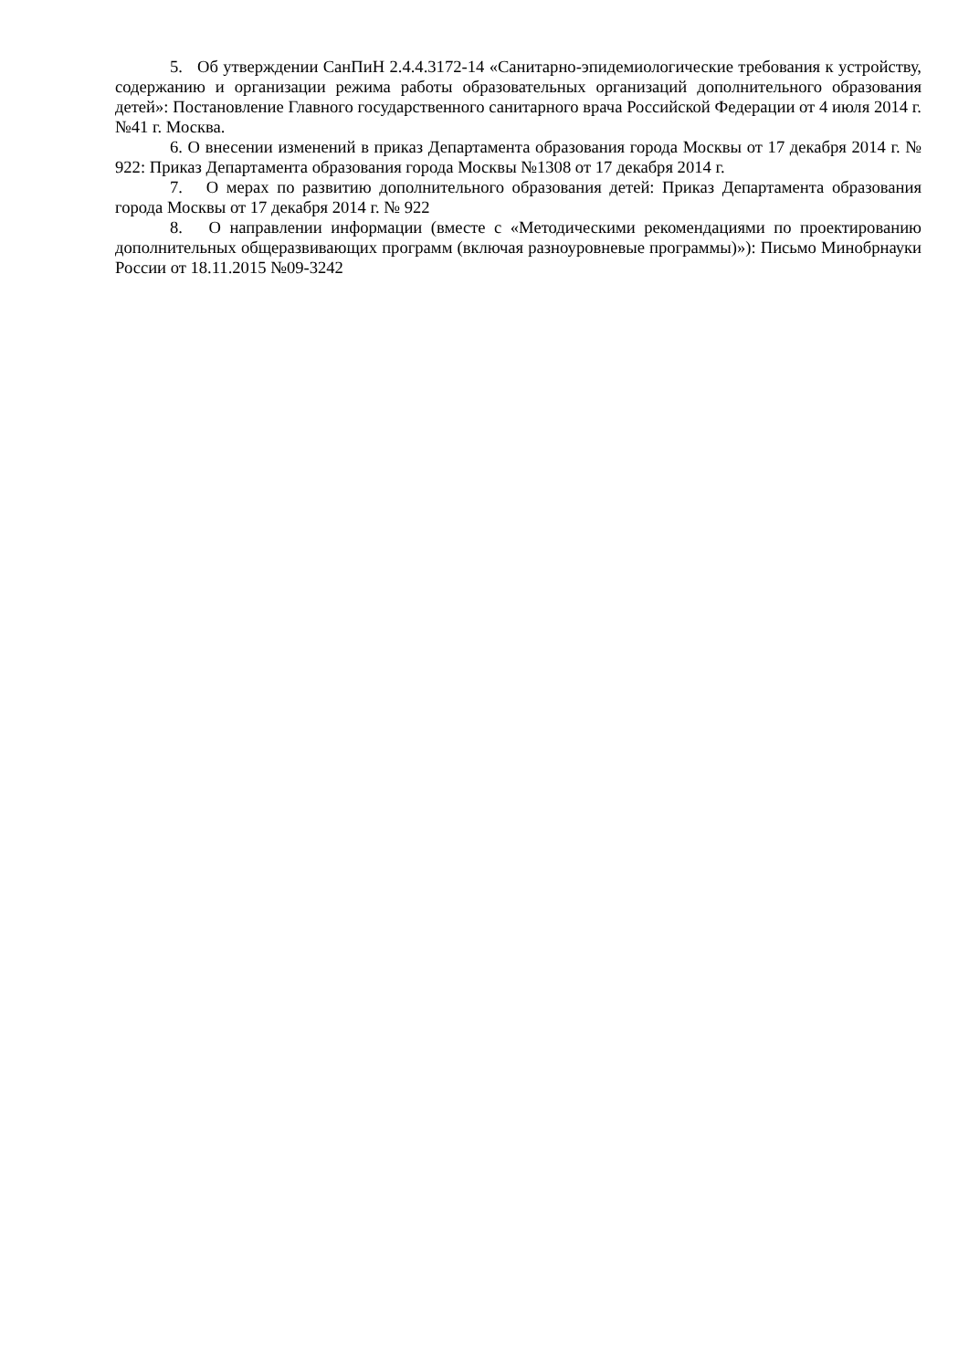5. Об утверждении СанПиН 2.4.4.3172-14 «Санитарно-эпидемиологические требования к устройству, содержанию и организации режима работы образовательных организаций дополнительного образования детей»: Постановление Главного государственного санитарного врача Российской Федерации от 4 июля 2014 г. №41 г. Москва.
6. О внесении изменений в приказ Департамента образования города Москвы от 17 декабря 2014 г. № 922: Приказ Департамента образования города Москвы №1308 от 17 декабря 2014 г.
7. О мерах по развитию дополнительного образования детей: Приказ Департамента образования города Москвы от 17 декабря 2014 г. № 922
8. О направлении информации (вместе с «Методическими рекомендациями по проектированию дополнительных общеразвивающих программ (включая разноуровневые программы)»): Письмо Минобрнауки России от 18.11.2015 №09-3242